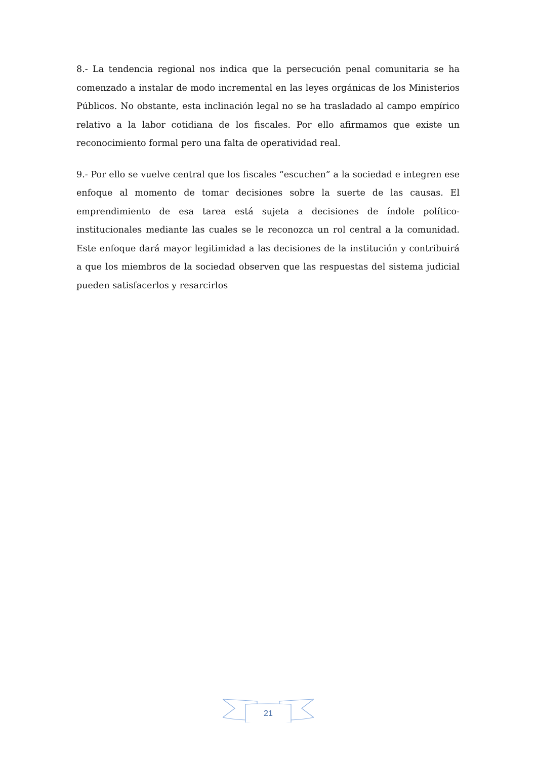8.- La tendencia regional nos indica que la persecución penal comunitaria se ha comenzado a instalar de modo incremental en las leyes orgánicas de los Ministerios Públicos. No obstante, esta inclinación legal no se ha trasladado al campo empírico relativo a la labor cotidiana de los fiscales. Por ello afirmamos que existe un reconocimiento formal pero una falta de operatividad real.
9.- Por ello se vuelve central que los fiscales “escuchen” a la sociedad e integren ese enfoque al momento de tomar decisiones sobre la suerte de las causas. El emprendimiento de esa tarea está sujeta a decisiones de índole político-institucionales mediante las cuales se le reconozca un rol central a la comunidad. Este enfoque dará mayor legitimidad a las decisiones de la institución y contribuirá a que los miembros de la sociedad observen que las respuestas del sistema judicial pueden satisfacerlos y resarcirlos
21